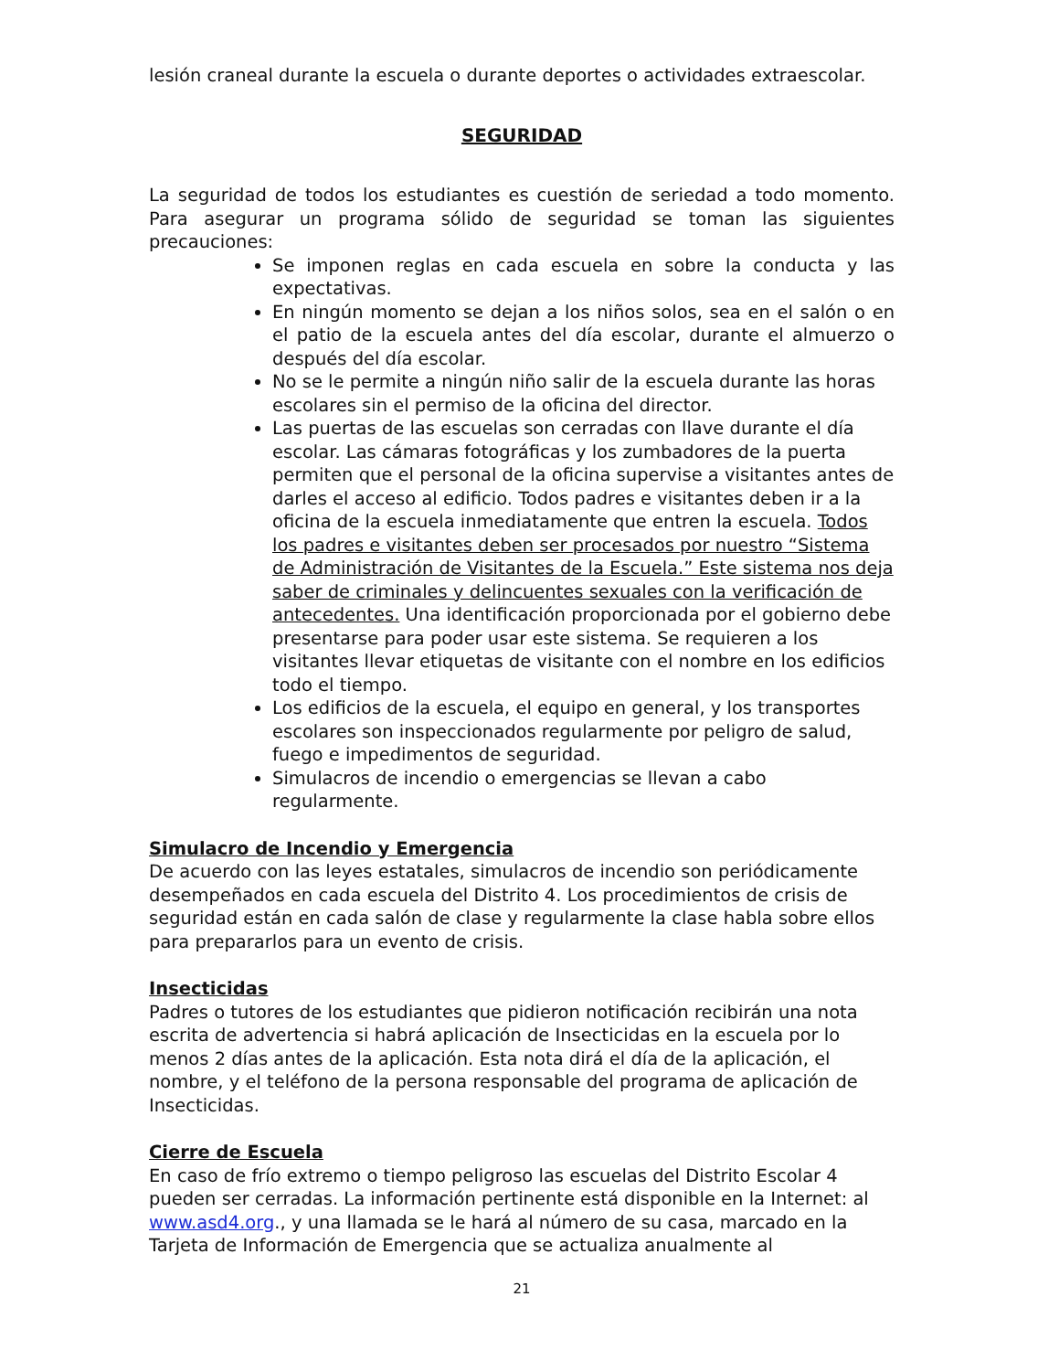lesión craneal durante la escuela o durante deportes o actividades extraescolar.
SEGURIDAD
La seguridad de todos los estudiantes es cuestión de seriedad a todo momento. Para asegurar un programa sólido de seguridad se toman las siguientes precauciones:
Se imponen reglas en cada escuela en sobre la conducta y las expectativas.
En ningún momento se dejan a los niños solos, sea en el salón o en el patio de la escuela antes del día escolar, durante el almuerzo o después del día escolar.
No se le permite a ningún niño salir de la escuela durante las horas escolares sin el permiso de la oficina del director.
Las puertas de las escuelas son cerradas con llave durante el día escolar. Las cámaras fotográficas y los zumbadores de la puerta permiten que el personal de la oficina supervise a visitantes antes de darles el acceso al edificio. Todos padres e visitantes deben ir a la oficina de la escuela inmediatamente que entren la escuela. Todos los padres e visitantes deben ser procesados por nuestro “Sistema de Administración de Visitantes de la Escuela.” Este sistema nos deja saber de criminales y delincuentes sexuales con la verificación de antecedentes. Una identificación proporcionada por el gobierno debe presentarse para poder usar este sistema. Se requieren a los visitantes llevar etiquetas de visitante con el nombre en los edificios todo el tiempo.
Los edificios de la escuela, el equipo en general, y los transportes escolares son inspeccionados regularmente por peligro de salud, fuego e impedimentos de seguridad.
Simulacros de incendio o emergencias se llevan a cabo regularmente.
Simulacro de Incendio y Emergencia
De acuerdo con las leyes estatales, simulacros de incendio son periódicamente desempeñados en cada escuela del Distrito 4. Los procedimientos de crisis de seguridad están en cada salón de clase y regularmente la clase habla sobre ellos para prepararlos para un evento de crisis.
Insecticidas
Padres o tutores de los estudiantes que pidieron notificación recibirán una nota escrita de advertencia si habrá aplicación de Insecticidas en la escuela por lo menos 2 días antes de la aplicación. Esta nota dirá el día de la aplicación, el nombre, y el teléfono de la persona responsable del programa de aplicación de Insecticidas.
Cierre de Escuela
En caso de frío extremo o tiempo peligroso las escuelas del Distrito Escolar 4 pueden ser cerradas. La información pertinente está disponible en la Internet: al www.asd4.org., y una llamada se le hará al número de su casa, marcado en la Tarjeta de Información de Emergencia que se actualiza anualmente al
21